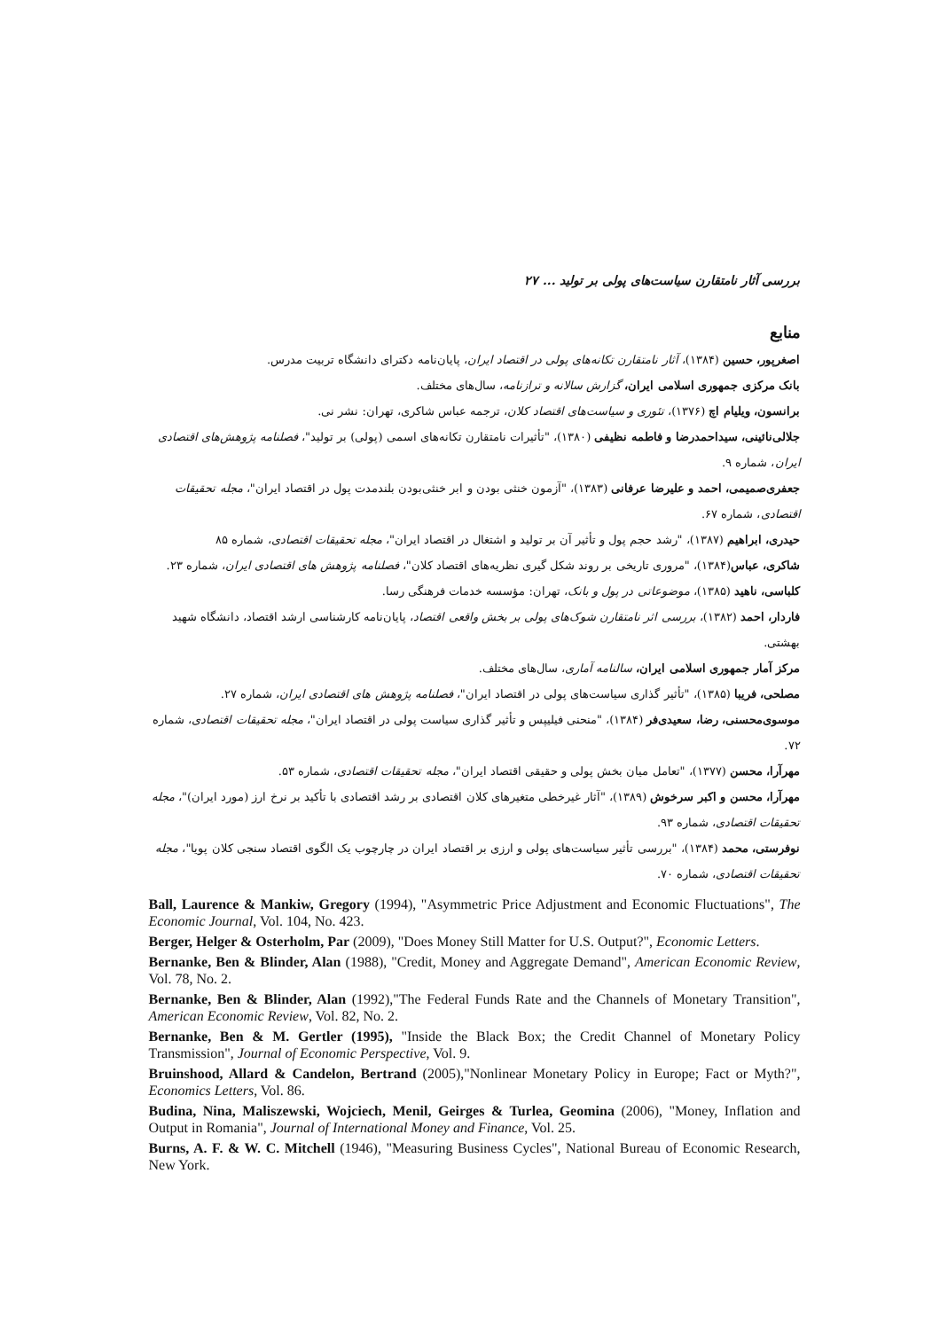بررسی آثار نامتقارن سیاست‌های پولی بر تولید ... ۲۷
منابع
اصغرپور، حسین (۱۳۸۴)، آثار نامتقارن تکانه‌های پولی در اقتصاد ایران، پایان‌نامه دکترای دانشگاه تربیت مدرس.
بانک مرکزی جمهوری اسلامی ایران، گزارش سالانه و ترازنامه، سال‌های مختلف.
برانسون، ویلیام اچ (۱۳۷۶)، تئوری و سیاست‌های اقتصاد کلان، ترجمه عباس شاکری، تهران: نشر نی.
جلالی‌نائینی، سیداحمدرضا و فاطمه نظیفی (۱۳۸۰)، "تأثیرات نامتقارن تکانه‌های اسمی (پولی) بر تولید"، فصلنامه پژوهش‌های اقتصادی ایران، شماره ۹.
جعفری‌صمیمی، احمد و علیرضا عرفانی (۱۳۸۳)، "آزمون خنثی بودن و ابر خنثی‌بودن بلندمدت پول در اقتصاد ایران"، مجله تحقیقات اقتصادی، شماره ۶۷.
حیدری، ابراهیم (۱۳۸۷)، "رشد حجم پول و تأثیر آن بر تولید و اشتغال در اقتصاد ایران"، مجله تحقیقات اقتصادی، شماره ۸۵
شاکری، عباس(۱۳۸۴)، "مروری تاریخی بر روند شکل گیری نظریه‌های اقتصاد کلان"، فصلنامه پژوهش های اقتصادی ایران، شماره ۲۳.
کلباسی، ناهید (۱۳۸۵)، موضوعاتی در پول و بانک، تهران: مؤسسه خدمات فرهنگی رسا.
فاردار، احمد (۱۳۸۲)، بررسی اثر نامتقارن شوک‌های پولی بر بخش واقعی اقتصاد، پایان‌نامه کارشناسی ارشد اقتصاد، دانشگاه شهید بهشتی.
مرکز آمار جمهوری اسلامی ایران، سالنامه آماری، سال‌های مختلف.
مصلحی، فریبا (۱۳۸۵)، "تأثیر گذاری سیاست‌های پولی در اقتصاد ایران"، فصلنامه پژوهش های اقتصادی ایران، شماره ۲۷.
موسوی‌محسنی، رضا، سعیدی‌فر (۱۳۸۴)، "منحنی فیلیپس و تأثیر گذاری سیاست پولی در اقتصاد ایران"، مجله تحقیقات اقتصادی، شماره ۷۲.
مهرآرا، محسن (۱۳۷۷)، "تعامل میان بخش پولی و حقیقی اقتصاد ایران"، مجله تحقیقات اقتصادی، شماره ۵۳.
مهرآرا، محسن و اکبر سرخوش (۱۳۸۹)، "آثار غیرخطی متغیرهای کلان اقتصادی بر رشد اقتصادی با تأکید بر نرخ ارز (مورد ایران)"، مجله تحقیقات اقتصادی، شماره ۹۳.
نوفرستی، محمد (۱۳۸۴)، "بررسی تأثیر سیاست‌های پولی و ارزی بر اقتصاد ایران در چارچوب یک الگوی اقتصاد سنجی کلان پویا"، مجله تحقیقات اقتصادی، شماره ۷۰.
Ball, Laurence & Mankiw, Gregory (1994), "Asymmetric Price Adjustment and Economic Fluctuations", The Economic Journal, Vol. 104, No. 423.
Berger, Helger & Osterholm, Par (2009), "Does Money Still Matter for U.S. Output?", Economic Letters.
Bernanke, Ben & Blinder, Alan (1988), "Credit, Money and Aggregate Demand", American Economic Review, Vol. 78, No. 2.
Bernanke, Ben & Blinder, Alan (1992),"The Federal Funds Rate and the Channels of Monetary Transition", American Economic Review, Vol. 82, No. 2.
Bernanke, Ben & M. Gertler (1995), "Inside the Black Box; the Credit Channel of Monetary Policy Transmission", Journal of Economic Perspective, Vol. 9.
Bruinshood, Allard & Candelon, Bertrand (2005),"Nonlinear Monetary Policy in Europe; Fact or Myth?", Economics Letters, Vol. 86.
Budina, Nina, Maliszewski, Wojciech, Menil, Geirges & Turlea, Geomina (2006), "Money, Inflation and Output in Romania", Journal of International Money and Finance, Vol. 25.
Burns, A. F. & W. C. Mitchell (1946), "Measuring Business Cycles", National Bureau of Economic Research, New York.